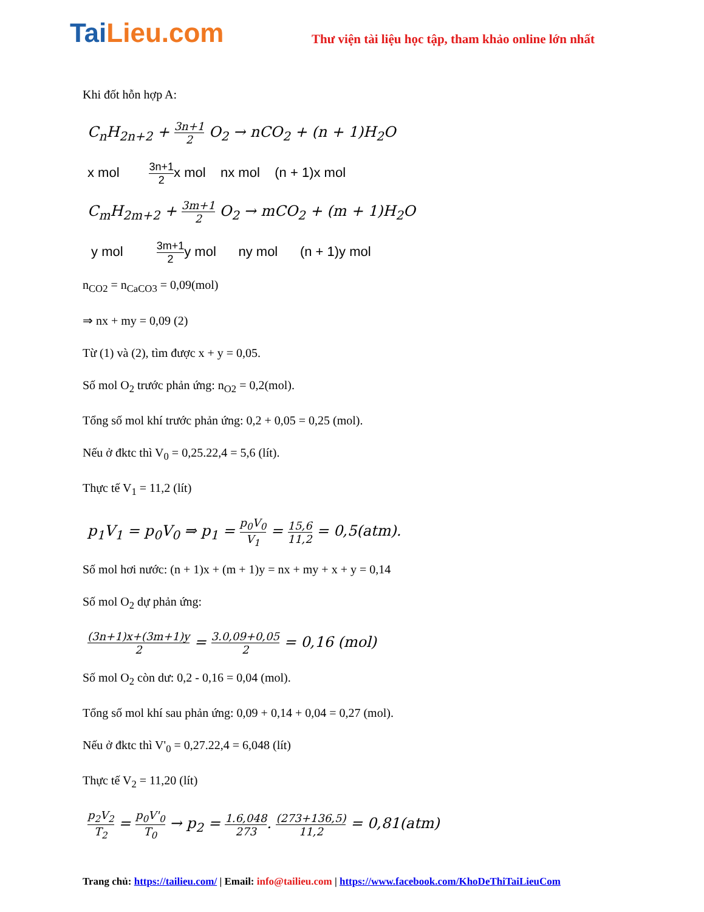TaiLieu.com
Thư viện tài liệu học tập, tham khảo online lớn nhất
Khi đốt hỗn hợp A:
C<sub>n</sub>H<sub>2n+2</sub> + 3n+1 2 O<sub>2</sub> → nCO<sub>2</sub> + (n + 1)H<sub>2</sub>O
x mol 3n+1 2x mol nx mol (n + 1)x mol
C<sub>m</sub>H<sub>2m+2</sub> + 3m+1 2 O<sub>2</sub> → mCO<sub>2</sub> + (m + 1)H<sub>2</sub>O
y mol 3m+1 2y mol ny mol (n + 1)y mol
n<sub>CO2</sub> = n<sub>CaCO3</sub> = 0,09(mol)
⇒ nx + my = 0,09 (2)
Từ (1) và (2), tìm được x + y = 0,05.
Số mol O<sub>2</sub> trước phản ứng: n<sub>O2</sub> = 0,2(mol).
Tổng số mol khí trước phản ứng: 0,2 + 0,05 = 0,25 (mol).
Nếu ở đktc thì V<sub>0</sub> = 0,25.22,4 = 5,6 (lít).
Thực tế V<sub>1</sub> = 11,2 (lít)
p<sub>1</sub>V<sub>1</sub> = p<sub>0</sub>V<sub>0</sub> ⇒ p<sub>1</sub> = p<sub>0</sub>V<sub>0</sub> V<sub>1</sub> = 15,6 11,2 = 0,5(atm).
Số mol hơi nước: (n + 1)x + (m + 1)y = nx + my + x + y = 0,14
Số mol O<sub>2</sub> dự phản ứng:
(3n+1)x+(3m+1)y 2 = 3.0,09+0,05 2 = 0,16 (mol)
Số mol O<sub>2</sub> còn dư: 0,2 - 0,16 = 0,04 (mol).
Tổng số mol khí sau phản ứng: 0,09 + 0,14 + 0,04 = 0,27 (mol).
Nếu ở đktc thì V'<sub>0</sub> = 0,27.22,4 = 6,048 (lít)
Thực tế V<sub>2</sub> = 11,20 (lít)
p<sub>2</sub>V<sub>2</sub> T<sub>2</sub> = p<sub>0</sub>V'<sub>0</sub> T<sub>0</sub> → p<sub>2</sub> = 1.6,048 273. (273+136,5) 11,2 = 0,81(atm)
Trang chủ: https://tailieu.com/ | Email: info@tailieu.com | https://www.facebook.com/KhoDeThiTaiLieuCom